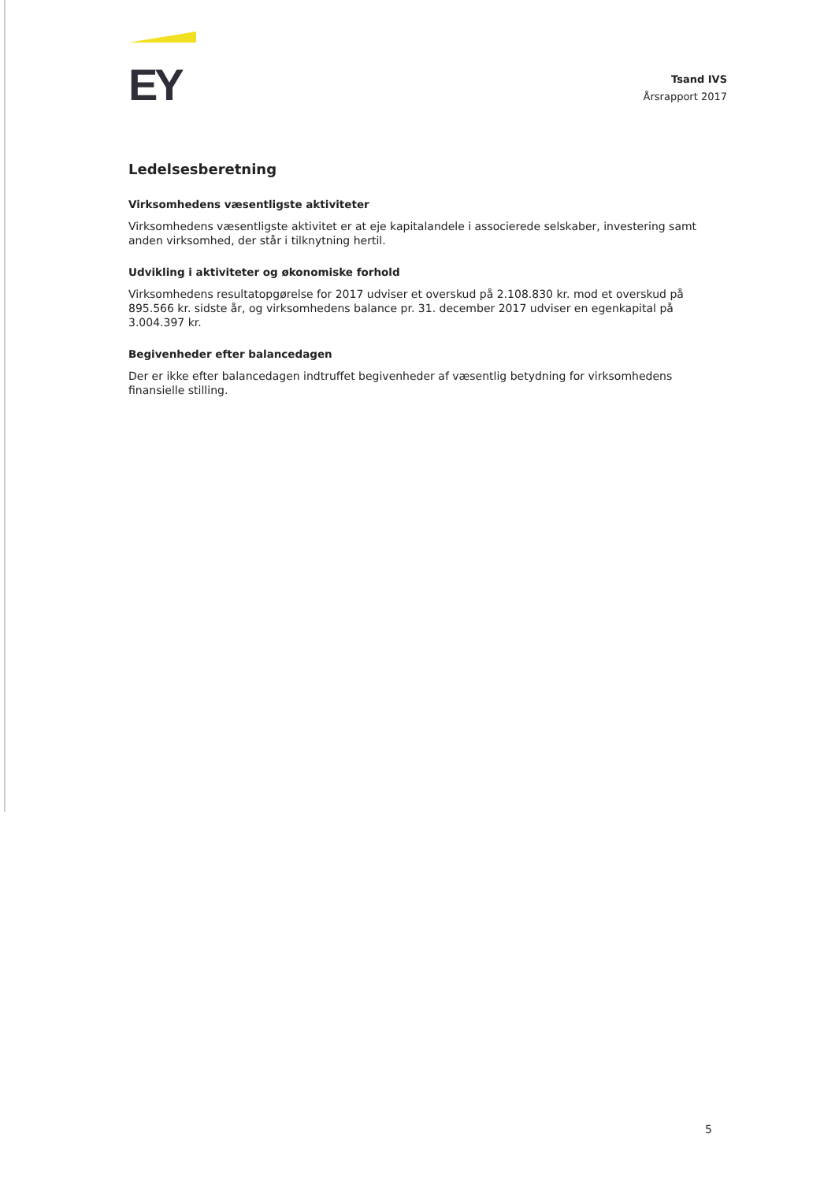EY
Tsand IVS
Årsrapport 2017
Ledelsesberetning
Virksomhedens væsentligste aktiviteter
Virksomhedens væsentligste aktivitet er at eje kapitalandele i associerede selskaber, investering samt anden virksomhed, der står i tilknytning hertil.
Udvikling i aktiviteter og økonomiske forhold
Virksomhedens resultatopgørelse for 2017 udviser et overskud på 2.108.830 kr. mod et overskud på 895.566 kr. sidste år, og virksomhedens balance pr. 31. december 2017 udviser en egenkapital på 3.004.397 kr.
Begivenheder efter balancedagen
Der er ikke efter balancedagen indtruffet begivenheder af væsentlig betydning for virksomhedens finansielle stilling.
5